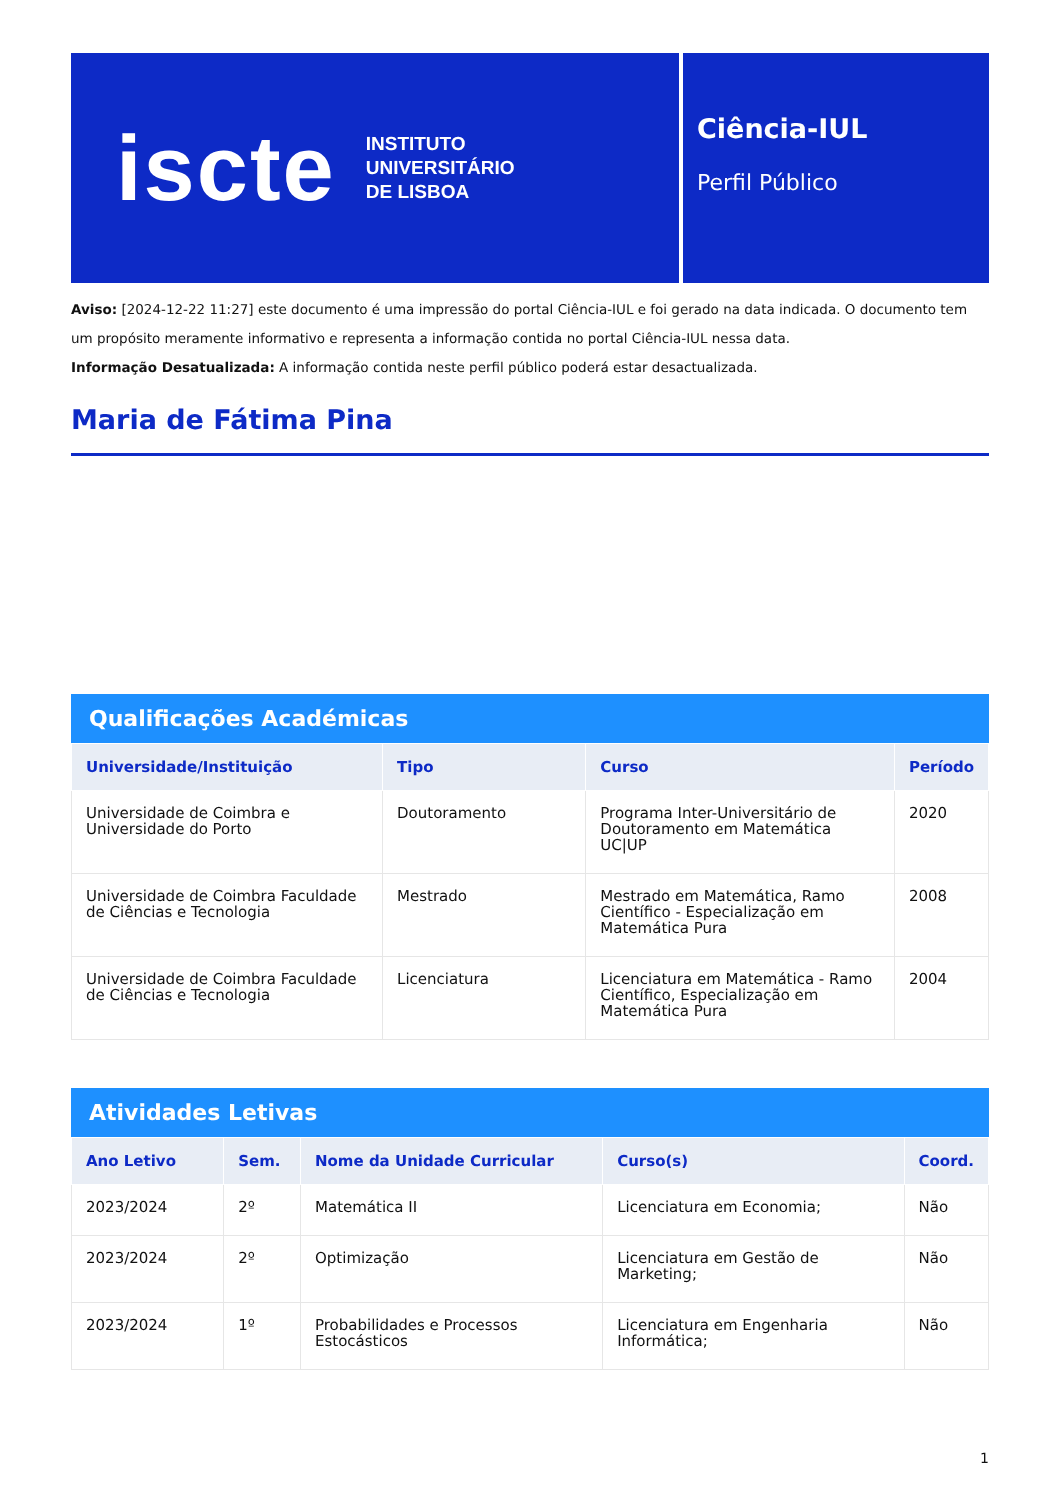iscte INSTITUTO
UNIVERSITÁRIO
DE LISBOA
Ciência-IUL
Perfil Público
Aviso: [2024-12-22 11:27] este documento é uma impressão do portal Ciência-IUL e foi gerado na data indicada. O documento tem um propósito meramente informativo e representa a informação contida no portal Ciência-IUL nessa data.
Informação Desatualizada: A informação contida neste perfil público poderá estar desactualizada.
Maria de Fátima Pina
Qualificações Académicas
| Universidade/Instituição | Tipo | Curso | Período |
| --- | --- | --- | --- |
| Universidade de Coimbra e Universidade do Porto | Doutoramento | Programa Inter-Universitário de Doutoramento em Matemática UC/UP | 2020 |
| Universidade de Coimbra Faculdade de Ciências e Tecnologia | Mestrado | Mestrado em Matemática, Ramo Científico - Especialização em Matemática Pura | 2008 |
| Universidade de Coimbra Faculdade de Ciências e Tecnologia | Licenciatura | Licenciatura em Matemática - Ramo Científico, Especialização em Matemática Pura | 2004 |
Atividades Letivas
| Ano Letivo | Sem. | Nome da Unidade Curricular | Curso(s) | Coord. |
| --- | --- | --- | --- | --- |
| 2023/2024 | 2º | Matemática II | Licenciatura em Economia; | Não |
| 2023/2024 | 2º | Optimização | Licenciatura em Gestão de Marketing; | Não |
| 2023/2024 | 1º | Probabilidades e Processos Estocásticos | Licenciatura em Engenharia Informática; | Não |
1